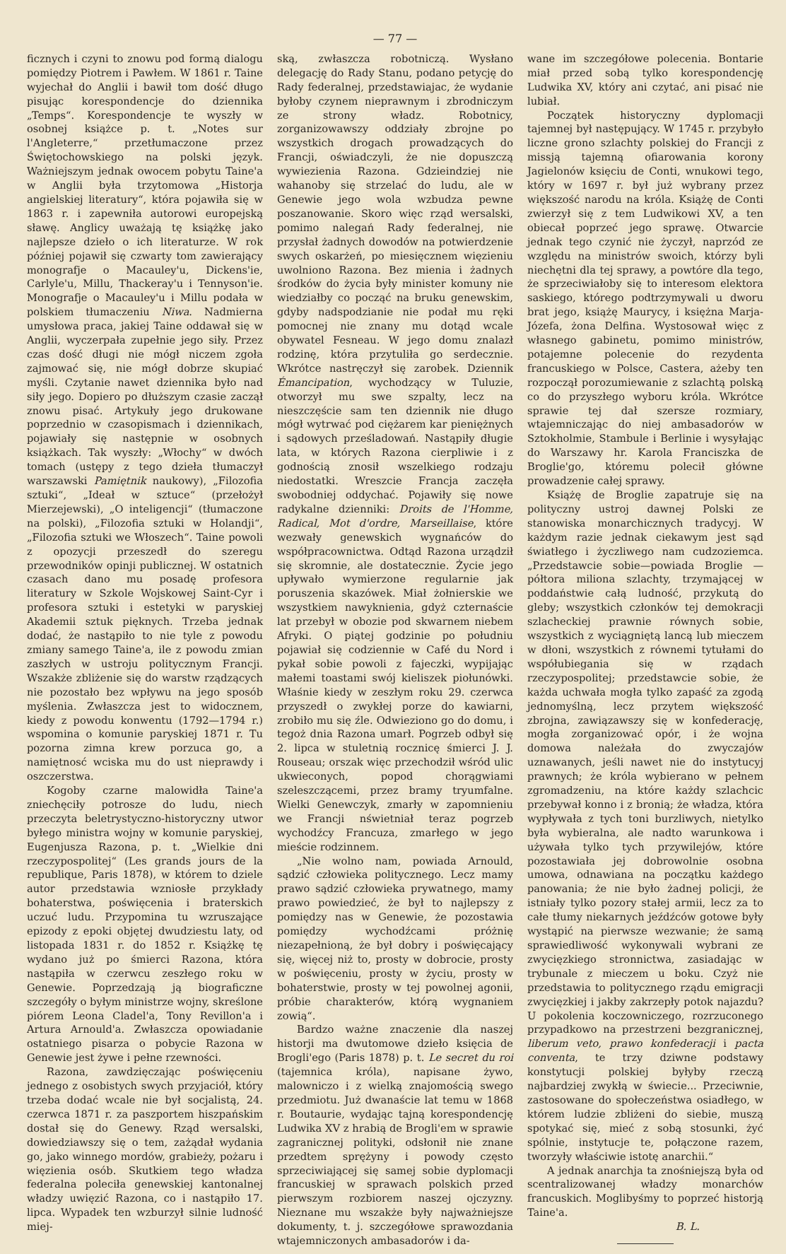— 77 —
ficznych i czyni to znowu pod formą dialogu pomiędzy Piotrem i Pawłem. W 1861 r. Taine wyjechał do Anglii i bawił tom dość długo pisując korespondencje do dziennika „Temps“. Korespondencje te wyszły w osobnej książce p. t. „Notes sur l'Angleterre,“ przetłumaczone przez Świętochowskiego na polski język. Ważniejszym jednak owocem pobytu Taine'a w Anglii była trzytomowa „Historja angielskiej literatury“, która pojawiła się w 1863 r. i zapewniła autorowi europejską sławę. Anglicy uważają tę książkę jako najlepsze dzieło o ich literaturze. W rok później pojawił się czwarty tom zawierający monografje o Macauley'u, Dickens'ie, Carlyle'u, Millu, Thackeray'u i Tennyson'ie. Monografje o Macauley'u i Millu podała w polskiem tłumaczeniu Niwa. Nadmierna umysłowa praca, jakiej Taine oddawał się w Anglii, wyczerpała zupełnie jego siły. Przez czas dość długi nie mógł niczem zgoła zajmować się, nie mógł dobrze skupiać myśli. Czytanie nawet dziennika było nad siły jego. Dopiero po dłuższym czasie zaczął znowu pisać. Artykuły jego drukowane poprzednio w czasopismach i dziennikach, pojawiały się następnie w osobnych książkach. Tak wyszły: „Włochy“ w dwóch tomach (ustępy z tego dzieła tłumaczył warszawski Pamiętnik naukowy), „Filozofia sztuki“, „Ideał w sztuce“ (przełożył Mierzejewski), „O inteligencji“ (tłumaczone na polski), „Filozofia sztuki w Holandji“, „Filozofia sztuki we Włoszech“. Taine powoli z opozycji przeszedł do szeregu przewodników opinji publicznej. W ostatnich czasach dano mu posadę profesora literatury w Szkole Wojskowej Saint-Cyr i profesora sztuki i estetyki w paryskiej Akademii sztuk pięknych. Trzeba jednak dodać, że nastąpiło to nie tyle z powodu zmiany samego Taine'a, ile z powodu zmian zaszłych w ustroju politycznym Francji. Wszakże zbliżenie się do warstw rządzących nie pozostało bez wpływu na jego sposób myślenia. Zwłaszcza jest to widocznem, kiedy z powodu konwentu (1792—1794 r.) wspomina o komunie paryskiej 1871 r. Tu pozorna zimna krew porzuca go, a namiętnosć wciska mu do ust nieprawdy i oszczerstwa.
Kogoby czarne malowidła Taine'a zniechęciły potrosze do ludu, niech przeczyta beletrystyczno-historyczny utwor byłego ministra wojny w komunie paryskiej, Eugenjusza Razona, p. t. „Wielkie dni rzeczypospolitej“ (Les grands jours de la republique, Paris 1878), w którem to dziele autor przedstawia wzniosłe przykłady bohaterstwa, poświęcenia i braterskich uczuć ludu. Przypomina tu wzruszające epizody z epoki objętej dwudziestu laty, od listopada 1831 r. do 1852 r. Książkę tę wydano już po śmierci Razona, która nastąpiła w czerwcu zeszłego roku w Genewie. Poprzedzają ją biograficzne szczegóły o byłym ministrze wojny, skreślone piórem Leona Cladel'a, Tony Revillon'a i Artura Arnould'a. Zwłaszcza opowiadanie ostatniego pisarza o pobycie Razona w Genewie jest żywe i pełne rzewności.
Razona, zawdzięczając poświęceniu jednego z osobistych swych przyjaciół, który trzeba dodać wcale nie był socjalistą, 24. czerwca 1871 r. za paszportem hiszpańskim dostał się do Genewy. Rząd wersalski, dowiedziawszy się o tem, zażądał wydania go, jako winnego mordów, grabieży, pożaru i więzienia osób. Skutkiem tego władza federalna poleciła genewskiej kantonalnej władzy uwięzić Razona, co i nastąpiło 17. lipca. Wypadek ten wzburzył silnie ludność miej-
ską, zwłaszcza robotniczą. Wysłano delegację do Rady Stanu, podano petycję do Rady federalnej, przedstawiajac, że wydanie byłoby czynem nieprawnym i zbrodniczym ze strony władz. Robotnicy, zorganizowawszy oddziały zbrojne po wszystkich drogach prowadzących do Francji, oświadczyli, że nie dopuszczą wywiezienia Razona. Gdzieindziej nie wahanoby się strzelać do ludu, ale w Genewie jego wola wzbudza pewne poszanowanie. Skoro więc rząd wersalski, pomimo nalegań Rady federalnej, nie przysłał żadnych dowodów na potwierdzenie swych oskarżeń, po miesięcznem więzieniu uwolniono Razona. Bez mienia i żadnych środków do życia były minister komuny nie wiedziałby co począć na bruku genewskim, gdyby nadspodzianie nie podał mu ręki pomocnej nie znany mu dotąd wcale obywatel Fesneau. W jego domu znalazł rodzinę, która przytuliła go serdecznie. Wkrótce nastręczył się zarobek. Dziennik Émancipation, wychodzący w Tuluzie, otworzył mu swe szpalty, lecz na nieszczęście sam ten dziennik nie długo mógł wytrwać pod ciężarem kar pieniężnych i sądowych prześladowań. Nastąpiły długie lata, w których Razona cierpliwie i z godnością znosił wszelkiego rodzaju niedostatki. Wreszcie Francja zaczęła swobodniej oddychać. Pojawiły się nowe radykalne dzienniki: Droits de l'Homme, Radical, Mot d'ordre, Marseillaise, które wezwały genewskich wygnańców do współpracownictwa. Odtąd Razona urządził się skromnie, ale dostatecznie. Życie jego upływało wymierzone regularnie jak poruszenia skazówek. Miał żołnierskie we wszystkiem nawyknienia, gdyż czternaście lat przebył w obozie pod skwarnem niebem Afryki. O piątej godzinie po południu pojawiał się codziennie w Café du Nord i pykał sobie powoli z fajeczki, wypijając małemi toastami swój kieliszek piołunówki. Właśnie kiedy w zeszłym roku 29. czerwca przyszedł o zwykłej porze do kawiarni, zrobiło mu się źle. Odwieziono go do domu, i tegoż dnia Razona umarł. Pogrzeb odbył się 2. lipca w stuletnią rocznicę śmierci J. J. Rouseau; orszak więc przechodził wśród ulic ukwieconych, popod chorągwiami szeleszczącemi, przez bramy tryumfalne. Wielki Genewczyk, zmarły w zapomnieniu we Francji nświetniał teraz pogrzeb wychodźcy Francuza, zmarłego w jego mieście rodzinnem.
„Nie wolno nam, powiada Arnould, sądzić człowieka politycznego. Lecz mamy prawo sądzić człowieka prywatnego, mamy prawo powiedzieć, że był to najlepszy z pomiędzy nas w Genewie, że pozostawia pomiędzy wychodźcami próżnię niezapełnioną, że był dobry i poświęcający się, więcej niż to, prosty w dobrocie, prosty w poświęceniu, prosty w życiu, prosty w bohaterstwie, prosty w tej powolnej agonii, próbie charakterów, którą wygnaniem zowią“.
Bardzo ważne znaczenie dla naszej historji ma dwutomowe dzieło księcia de Brogli'ego (Paris 1878) p. t. Le secret du roi (tajemnica króla), napisane żywo, malowniczo i z wielką znajomością swego przedmiotu. Już dwanaście lat temu w 1868 r. Boutaurie, wydając tajną korespondencję Ludwika XV z hrabią de Brogli'em w sprawie zagranicznej polityki, odsłonił nie znane przedtem sprężyny i powody często sprzeciwiającej się samej sobie dyplomacji francuskiej w sprawach polskich przed pierwszym rozbiorem naszej ojczyzny. Nieznane mu wszakże były najważniejsze dokumenty, t. j. szczegółowe sprawozdania wtajemniczonych ambasadorów i da-
wane im szczegółowe polecenia. Bontarie miał przed sobą tylko korespondencję Ludwika XV, który ani czytać, ani pisać nie lubiał.
Początek historyczny dyplomacji tajemnej był następujący. W 1745 r. przybyło liczne grono szlachty polskiej do Francji z missją tajemną ofiarowania korony Jagielonów księciu de Conti, wnukowi tego, który w 1697 r. był już wybrany przez większość narodu na króla. Książę de Conti zwierzył się z tem Ludwikowi XV, a ten obiecał poprzeć jego sprawę. Otwarcie jednak tego czynić nie życzył, naprzód ze względu na ministrów swoich, którzy byli niechętni dla tej sprawy, a powtóre dla tego, że sprzeciwiałoby się to interesom elektora saskiego, którego podtrzymywali u dworu brat jego, książę Maurycy, i księżna Marja-Józefa, żona Delfina. Wystosował więc z własnego gabinetu, pomimo ministrów, potajemne polecenie do rezydenta francuskiego w Polsce, Castera, ażeby ten rozpoczął porozumiewanie z szlachtą polską co do przyszłego wyboru króla. Wkrótce sprawie tej dał szersze rozmiary, wtajemniczając do niej ambasadorów w Sztokholmie, Stambule i Berlinie i wysyłając do Warszawy hr. Karola Franciszka de Broglie'go, któremu polecił główne prowadzenie całej sprawy.
Książę de Broglie zapatruje się na polityczny ustroj dawnej Polski ze stanowiska monarchicznych tradycyj. W każdym razie jednak ciekawym jest sąd światłego i życzliwego nam cudzoziemca. „Przedstawcie sobie—powiada Broglie — półtora miliona szlachty, trzymającej w poddaństwie całą ludność, przykutą do gleby; wszystkich członków tej demokracji szlacheckiej prawnie równych sobie, wszystkich z wyciągniętą lancą lub mieczem w dłoni, wszystkich z równemi tytułami do współubiegania się w rządach rzeczypospolitej; przedstawcie sobie, że każda uchwała mogła tylko zapaść za zgodą jednomyślną, lecz przytem większość zbrojna, zawiązawszy się w konfederację, mogła zorganizować opór, i że wojna domowa należała do zwyczajów uznawanych, jeśli nawet nie do instytucyj prawnych; że króla wybierano w pełnem zgromadzeniu, na które każdy szlachcic przebywał konno i z bronią; że władza, która wypływała z tych toni burzliwych, nietylko była wybieralna, ale nadto warunkowa i używała tylko tych przywilejów, które pozostawiała jej dobrowolnie osobna umowa, odnawiana na początku każdego panowania; że nie było żadnej policji, że istniały tylko pozory stałej armii, lecz za to całe tłumy niekarnych jeźdźców gotowe były wystąpić na pierwsze wezwanie; że samą sprawiedliwość wykonywali wybrani ze zwycięzkiego stronnictwa, zasiadając w trybunale z mieczem u boku. Czyż nie przedstawia to politycznego rządu emigracji zwycięzkiej i jakby zakrzepły potok najazdu? U pokolenia koczowniczego, rozrzuconego przypadkowo na przestrzeni bezgranicznej, liberum veto, prawo konfederacji i pacta conventa, te trzy dziwne podstawy konstytucji polskiej byłyby rzeczą najbardziej zwykłą w świecie... Przeciwnie, zastosowane do społeczeństwa osiadłego, w którem ludzie zbliżeni do siebie, muszą spotykać się, mieć z sobą stosunki, żyć spólnie, instytucje te, połączone razem, tworzyły właściwie istotę anarchii.“
A jednak anarchja ta znośniejszą była od scentralizowanej władzy monarchów francuskich. Moglibyśmy to poprzeć historją Taine'a.
B. L.